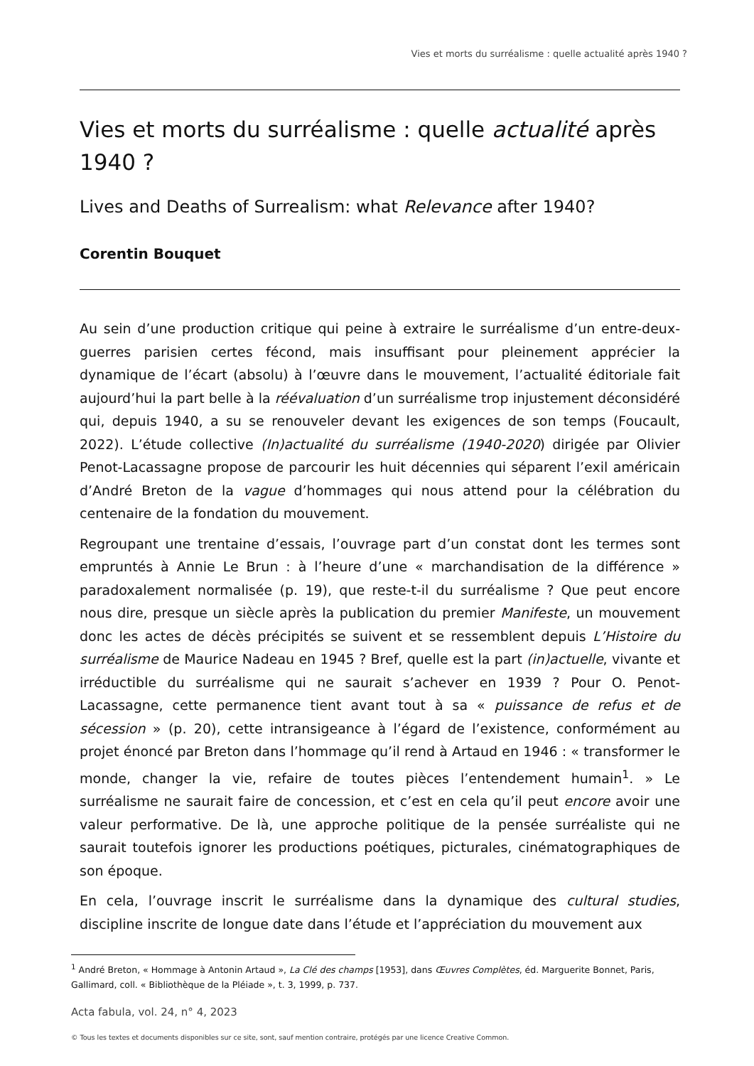Vies et morts du surréalisme : quelle actualité après 1940 ?
Vies et morts du surréalisme : quelle actualité après 1940 ?
Lives and Deaths of Surrealism: what Relevance after 1940?
Corentin Bouquet
Au sein d’une production critique qui peine à extraire le surréalisme d’un entre-deux-guerres parisien certes fécond, mais insuffisant pour pleinement apprécier la dynamique de l’écart (absolu) à l’œuvre dans le mouvement, l’actualité éditoriale fait aujourd’hui la part belle à la réévaluation d’un surréalisme trop injustement déconsidéré qui, depuis 1940, a su se renouveler devant les exigences de son temps (Foucault, 2022). L’étude collective (In)actualité du surréalisme (1940-2020) dirigée par Olivier Penot-Lacassagne propose de parcourir les huit décennies qui séparent l’exil américain d’André Breton de la vague d’hommages qui nous attend pour la célébration du centenaire de la fondation du mouvement.
Regroupant une trentaine d’essais, l’ouvrage part d’un constat dont les termes sont empruntés à Annie Le Brun : à l’heure d’une « marchandisation de la différence » paradoxalement normalisée (p. 19), que reste-t-il du surréalisme ? Que peut encore nous dire, presque un siècle après la publication du premier Manifeste, un mouvement donc les actes de décès précipités se suivent et se ressemblent depuis L’Histoire du surréalisme de Maurice Nadeau en 1945 ? Bref, quelle est la part (in)actuelle, vivante et irréductible du surréalisme qui ne saurait s’achever en 1939 ? Pour O. Penot-Lacassagne, cette permanence tient avant tout à sa « puissance de refus et de sécession » (p. 20), cette intransigeance à l’égard de l’existence, conformément au projet énoncé par Breton dans l’hommage qu’il rend à Artaud en 1946 : « transformer le monde, changer la vie, refaire de toutes pièces l’entendement humain<sup>1</sup>. » Le surréalisme ne saurait faire de concession, et c’est en cela qu’il peut encore avoir une valeur performative. De là, une approche politique de la pensée surréaliste qui ne saurait toutefois ignorer les productions poétiques, picturales, cinématographiques de son époque.
En cela, l’ouvrage inscrit le surréalisme dans la dynamique des cultural studies, discipline inscrite de longue date dans l’étude et l’appréciation du mouvement aux
<sup>1</sup> André Breton, « Hommage à Antonin Artaud », La Clé des champs [1953], dans Œuvres Complètes, éd. Marguerite Bonnet, Paris, Gallimard, coll. « Bibliothèque de la Pléiade », t. 3, 1999, p. 737.
Acta fabula, vol. 24, n° 4, 2023
© Tous les textes et documents disponibles sur ce site, sont, sauf mention contraire, protégés par une licence Creative Common.